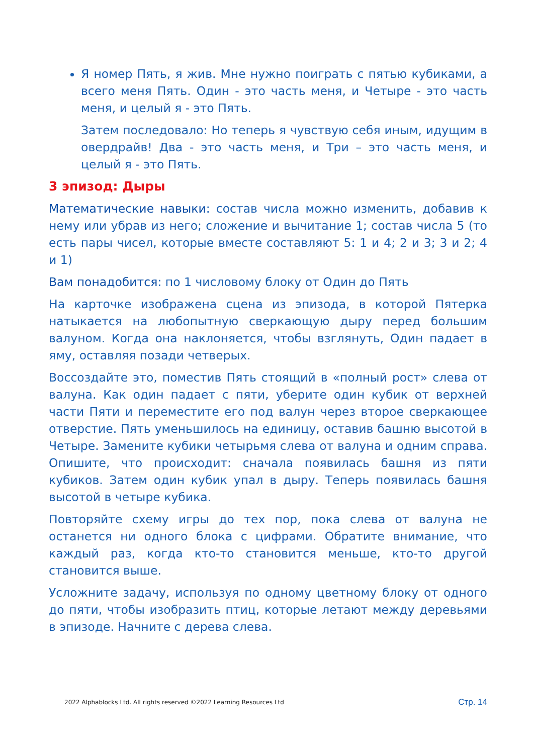Я номер Пять, я жив. Мне нужно поиграть с пятью кубиками, а всего меня Пять. Один - это часть меня, и Четыре - это часть меня, и целый я - это Пять.
Затем последовало: Но теперь я чувствую себя иным, идущим в овердрайв! Два - это часть меня, и Три – это часть меня, и целый я - это Пять.
3 эпизод: Дыры
Математические навыки: состав числа можно изменить, добавив к нему или убрав из него; сложение и вычитание 1; состав числа 5 (то есть пары чисел, которые вместе составляют 5: 1 и 4; 2 и 3; 3 и 2; 4 и 1)
Вам понадобится: по 1 числовому блоку от Один до Пять
На карточке изображена сцена из эпизода, в которой Пятерка натыкается на любопытную сверкающую дыру перед большим валуном. Когда она наклоняется, чтобы взглянуть, Один падает в яму, оставляя позади четверых.
Воссоздайте это, поместив Пять стоящий в «полный рост» слева от валуна. Как один падает с пяти, уберите один кубик от верхней части Пяти и переместите его под валун через второе сверкающее отверстие. Пять уменьшилось на единицу, оставив башню высотой в Четыре. Замените кубики четырьмя слева от валуна и одним справа. Опишите, что происходит: сначала появилась башня из пяти кубиков. Затем один кубик упал в дыру. Теперь появилась башня высотой в четыре кубика.
Повторяйте схему игры до тех пор, пока слева от валуна не останется ни одного блока с цифрами. Обратите внимание, что каждый раз, когда кто-то становится меньше, кто-то другой становится выше.
Усложните задачу, используя по одному цветному блоку от одного до пяти, чтобы изобразить птиц, которые летают между деревьями в эпизоде. Начните с дерева слева.
2022 Alphablocks Ltd. All rights reserved ©2022 Learning Resources Ltd Стр. 14